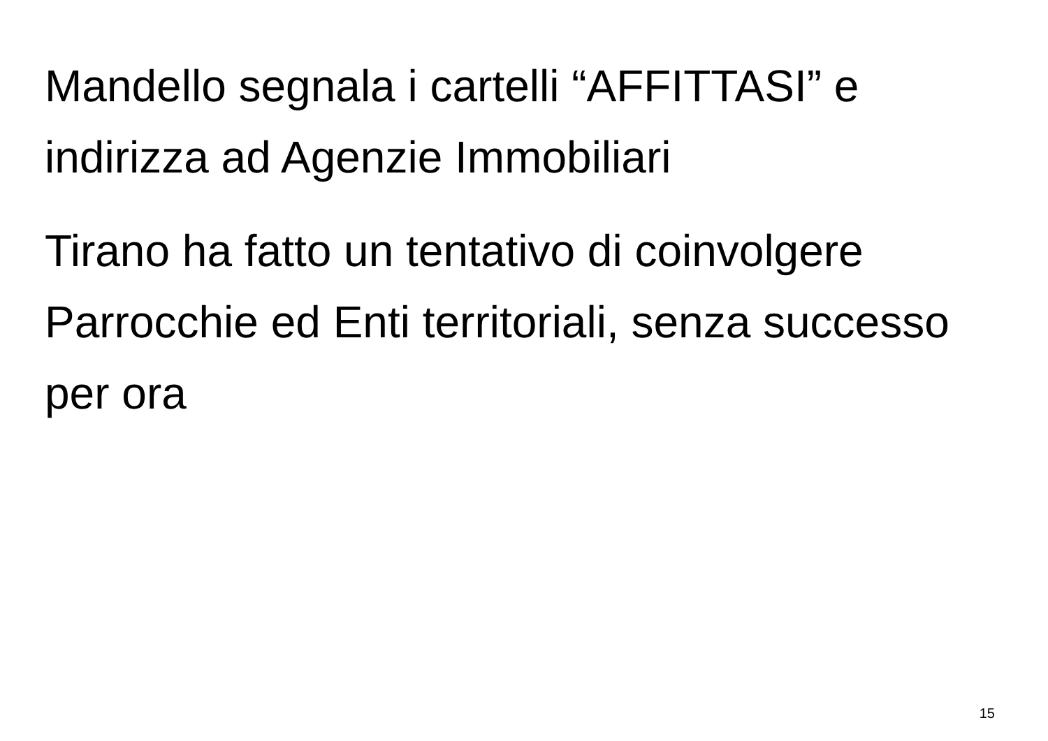Mandello segnala i cartelli “AFFITTASI” e indirizza ad Agenzie Immobiliari
Tirano ha fatto un tentativo di coinvolgere Parrocchie ed Enti territoriali, senza successo per ora
15